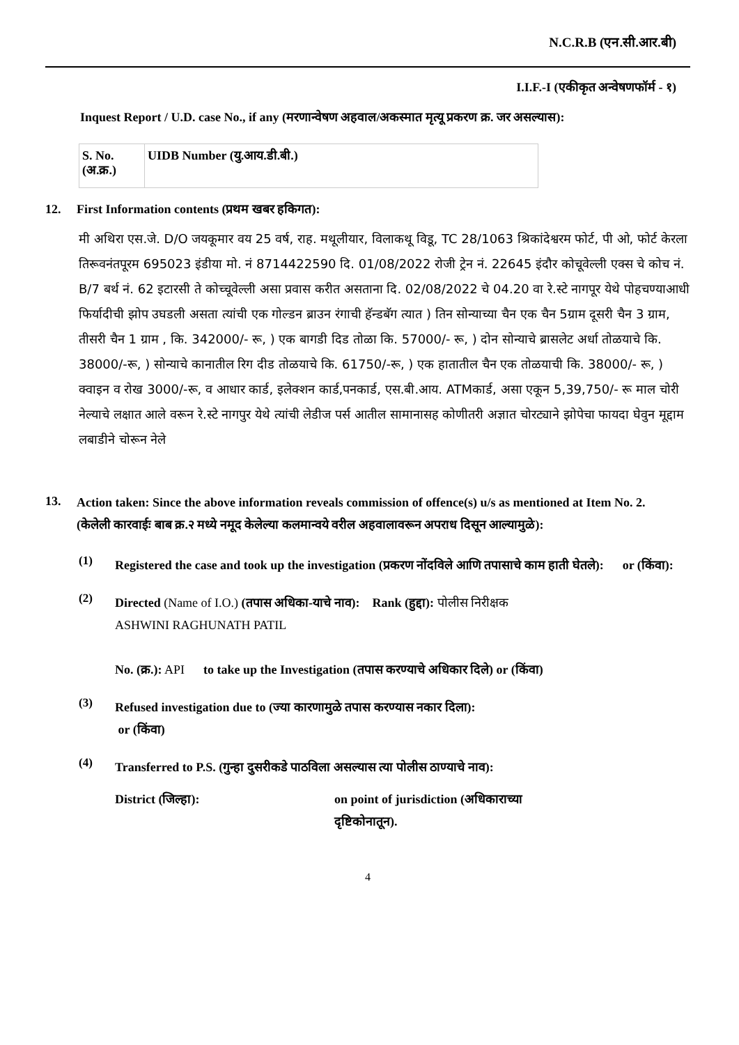N.C.R.B (एन.सी.आर.बी)
I.I.F.-I (एकीकृत अन्वेषणफॉर्म - १)
Inquest Report / U.D. case No., if any (मरणान्वेषण अहवाल/अकस्मात मृत्यू प्रकरण क्र. जर असल्यास):
| S. No. (अ.क्र.) | UIDB Number (यु.आय.डी.बी.) |
12. First Information contents (प्रथम खबर हकिगत):
मी अथिरा एस.जे. D/O जयकूमार वय 25 वर्ष, राह. मथूलीयार, विलाकथू विडू, TC 28/1063 श्रिकांदेश्वरम फोर्ट, पी ओ, फोर्ट केरला तिरूवनंतपूरम 695023 इंडीया मो. नं 8714422590 दि. 01/08/2022 रोजी ट्रेन नं. 22645 इंदौर कोचूवेल्ली एक्स चे कोच नं. B/7 बर्थ नं. 62 इटारसी ते कोच्चूवेल्ली असा प्रवास करीत असताना दि. 02/08/2022 चे 04.20 वा रे.स्टे नागपूर येथे पोहचण्याआधी फिर्यादीची झोप उघडली असता त्यांची एक गोल्डन ब्राउन रंगाची हॅन्डबॅग त्यात ) तिन सोन्याच्या चैन एक चैन 5ग्राम दूसरी चैन 3 ग्राम, तीसरी चैन 1 ग्राम , कि. 342000/- रू, ) एक बागडी दिड तोळा कि. 57000/- रू, ) दोन सोन्याचे ब्रासलेट अर्धा तोळयाचे कि. 38000/-रू, ) सोन्याचे कानातील रिग दीड तोळयाचे कि. 61750/-रू, ) एक हातातील चैन एक तोळयाची कि. 38000/- रू, ) क्वाइन व रोख 3000/-रू, व आधार कार्ड, इलेक्शन कार्ड,पनकार्ड, एस.बी.आय. ATMकार्ड, असा एकून 5,39,750/- रू माल चोरी नेल्याचे लक्षात आले वरून रे.स्टे नागपुर येथे त्यांची लेडीज पर्स आतील सामानासह कोणीतरी अज्ञात चोरट्याने झोपेचा फायदा घेवुन मूद्दाम लबाडीने चोरून नेले
13.
Action taken: Since the above information reveals commission of offence(s) u/s as mentioned at Item No. 2.
(केलेली कारवाईः बाब क्र.२ मध्ये नमूद केलेल्या कलमान्वये वरील अहवालावरून अपराध दिसून आल्यामुळे):
(1)
Registered the case and took up the investigation (प्रकरण नोंदविले आणि तपासाचे काम हाती घेतले): or (किंवा):
(2)
Directed (Name of I.O.) (तपास अधिका-याचे नाव): Rank (हुद्दा): पोलीस निरीक्षक
ASHWINI RAGHUNATH PATIL
No. (क्र.): API to take up the Investigation (तपास करण्याचे अधिकार दिले) or (किंवा)
(3)
Refused investigation due to (ज्या कारणामुळे तपास करण्यास नकार दिला):
or (किंवा)
(4)
Transferred to P.S. (गुन्हा दुसरीकडे पाठविला असल्यास त्या पोलीस ठाण्याचे नाव):
District (जिल्हा): on point of jurisdiction (अधिकाराच्या
दृष्टिकोनातून).
4